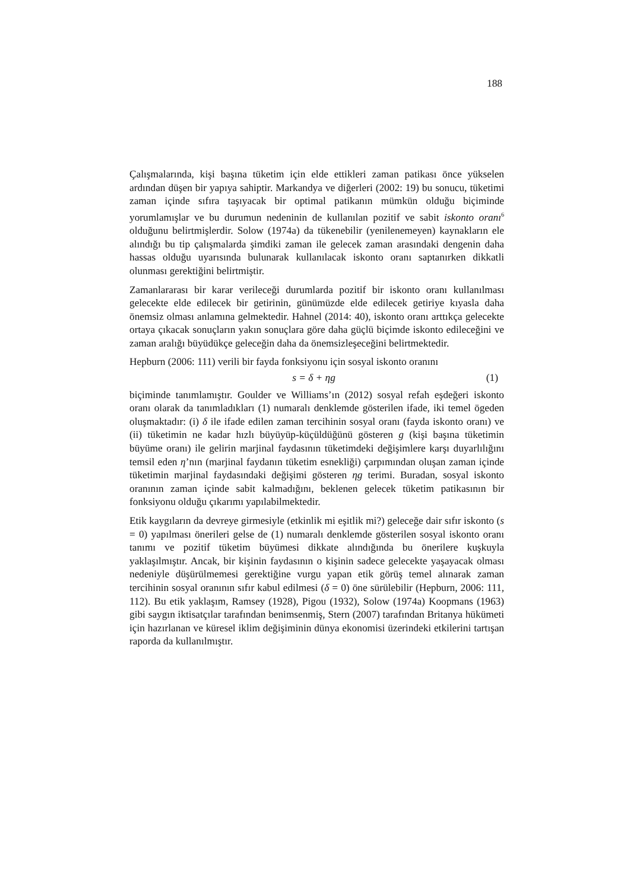188
Çalışmalarında, kişi başına tüketim için elde ettikleri zaman patikası önce yükselen ardından düşen bir yapıya sahiptir. Markandya ve diğerleri (2002: 19) bu sonucu, tüketimi zaman içinde sıfıra taşıyacak bir optimal patikanın mümkün olduğu biçiminde yorumlamışlar ve bu durumun nedeninin de kullanılan pozitif ve sabit iskonto oranı<sup>6</sup> olduğunu belirtmişlerdir. Solow (1974a) da tükenebilir (yenilenemeyen) kaynakların ele alındığı bu tip çalışmalarda şimdiki zaman ile gelecek zaman arasındaki dengenin daha hassas olduğu uyarısında bulunarak kullanılacak iskonto oranı saptanırken dikkatli olunması gerektiğini belirtmiştir.
Zamanlararası bir karar verileceği durumlarda pozitif bir iskonto oranı kullanılması gelecekte elde edilecek bir getirinin, günümüzde elde edilecek getiriye kıyasla daha önemsiz olması anlamına gelmektedir. Hahnel (2014: 40), iskonto oranı arttıkça gelecekte ortaya çıkacak sonuçların yakın sonuçlara göre daha güçlü biçimde iskonto edileceğini ve zaman aralığı büyüdükçe geleceğin daha da önemsizleşeceğini belirtmektedir.
Hepburn (2006: 111) verili bir fayda fonksiyonu için sosyal iskonto oranını
s = δ + ηg (1)
biçiminde tanımlamıştır. Goulder ve Williams’ın (2012) sosyal refah eşdeğeri iskonto oranı olarak da tanımladıkları (1) numaralı denklemde gösterilen ifade, iki temel ögeden oluşmaktadır: (i) δ ile ifade edilen zaman tercihinin sosyal oranı (fayda iskonto oranı) ve (ii) tüketimin ne kadar hızlı büyüyüp-küçüldüğünü gösteren g (kişi başına tüketimin büyüme oranı) ile gelirin marjinal faydasının tüketimdeki değişimlere karşı duyarlılığını temsil eden η’nın (marjinal faydanın tüketim esnekliği) çarpımından oluşan zaman içinde tüketimin marjinal faydasındaki değişimi gösteren ηg terimi. Buradan, sosyal iskonto oranının zaman içinde sabit kalmadığını, beklenen gelecek tüketim patikasının bir fonksiyonu olduğu çıkarımı yapılabilmektedir.
Etik kaygıların da devreye girmesiyle (etkinlik mi eşitlik mi?) geleceğe dair sıfır iskonto (s = 0) yapılması önerileri gelse de (1) numaralı denklemde gösterilen sosyal iskonto oranı tanımı ve pozitif tüketim büyümesi dikkate alındığında bu önerilere kuşkuyla yaklaşılmıştır. Ancak, bir kişinin faydasının o kişinin sadece gelecekte yaşayacak olması nedeniyle düşürülmemesi gerektiğine vurgu yapan etik görüş temel alınarak zaman tercihinin sosyal oranının sıfır kabul edilmesi (δ = 0) öne sürülebilir (Hepburn, 2006: 111, 112). Bu etik yaklaşım, Ramsey (1928), Pigou (1932), Solow (1974a) Koopmans (1963) gibi saygın iktisatçılar tarafından benimsenmiş, Stern (2007) tarafından Britanya hükümeti için hazırlanan ve küresel iklim değişiminin dünya ekonomisi üzerindeki etkilerini tartışan raporda da kullanılmıştır.